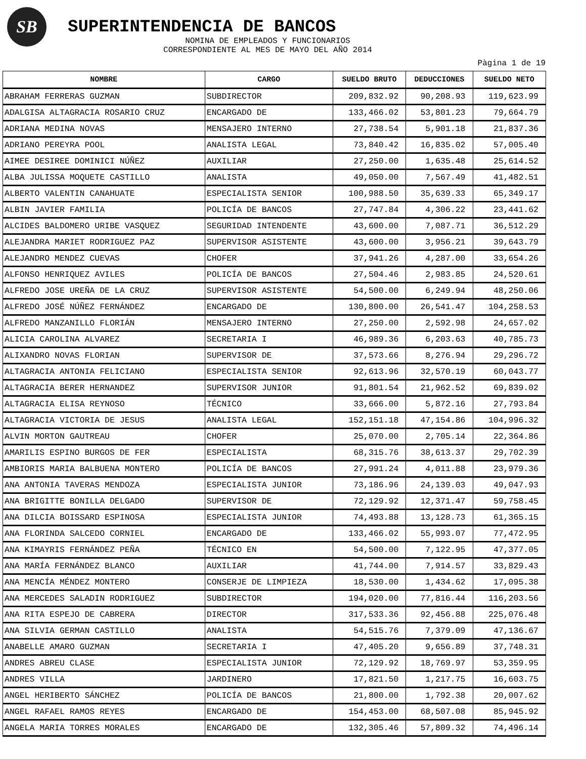SB
SUPERINTENDENCIA DE BANCOS
NOMINA DE EMPLEADOS Y FUNCIONARIOS
CORRESPONDIENTE AL MES DE MAYO DEL AÑO 2014
Pàgina 1 de 19
| NOMBRE | CARGO | SUELDO BRUTO | DEDUCCIONES | SUELDO NETO |
| --- | --- | --- | --- | --- |
| ABRAHAM FERRERAS GUZMAN | SUBDIRECTOR | 209,832.92 | 90,208.93 | 119,623.99 |
| ADALGISA ALTAGRACIA ROSARIO CRUZ | ENCARGADO DE | 133,466.02 | 53,801.23 | 79,664.79 |
| ADRIANA MEDINA NOVAS | MENSAJERO INTERNO | 27,738.54 | 5,901.18 | 21,837.36 |
| ADRIANO PEREYRA POOL | ANALISTA LEGAL | 73,840.42 | 16,835.02 | 57,005.40 |
| AIMEE DESIREE DOMINICI NÚÑEZ | AUXILIAR | 27,250.00 | 1,635.48 | 25,614.52 |
| ALBA JULISSA MOQUETE CASTILLO | ANALISTA | 49,050.00 | 7,567.49 | 41,482.51 |
| ALBERTO VALENTIN CANAHUATE | ESPECIALISTA SENIOR | 100,988.50 | 35,639.33 | 65,349.17 |
| ALBIN JAVIER FAMILIA | POLICÍA DE BANCOS | 27,747.84 | 4,306.22 | 23,441.62 |
| ALCIDES BALDOMERO URIBE VASQUEZ | SEGURIDAD INTENDENTE | 43,600.00 | 7,087.71 | 36,512.29 |
| ALEJANDRA MARIET RODRIGUEZ PAZ | SUPERVISOR ASISTENTE | 43,600.00 | 3,956.21 | 39,643.79 |
| ALEJANDRO MENDEZ CUEVAS | CHOFER | 37,941.26 | 4,287.00 | 33,654.26 |
| ALFONSO HENRIQUEZ AVILES | POLICÍA DE BANCOS | 27,504.46 | 2,983.85 | 24,520.61 |
| ALFREDO JOSE UREÑA DE LA CRUZ | SUPERVISOR ASISTENTE | 54,500.00 | 6,249.94 | 48,250.06 |
| ALFREDO JOSÉ NÚÑEZ FERNÁNDEZ | ENCARGADO DE | 130,800.00 | 26,541.47 | 104,258.53 |
| ALFREDO MANZANILLO FLORIÁN | MENSAJERO INTERNO | 27,250.00 | 2,592.98 | 24,657.02 |
| ALICIA CAROLINA ALVAREZ | SECRETARIA I | 46,989.36 | 6,203.63 | 40,785.73 |
| ALIXANDRO NOVAS FLORIAN | SUPERVISOR DE | 37,573.66 | 8,276.94 | 29,296.72 |
| ALTAGRACIA ANTONIA FELICIANO | ESPECIALISTA SENIOR | 92,613.96 | 32,570.19 | 60,043.77 |
| ALTAGRACIA BERER HERNANDEZ | SUPERVISOR JUNIOR | 91,801.54 | 21,962.52 | 69,839.02 |
| ALTAGRACIA ELISA REYNOSO | TÉCNICO | 33,666.00 | 5,872.16 | 27,793.84 |
| ALTAGRACIA VICTORIA DE JESUS | ANALISTA LEGAL | 152,151.18 | 47,154.86 | 104,996.32 |
| ALVIN MORTON GAUTREAU | CHOFER | 25,070.00 | 2,705.14 | 22,364.86 |
| AMARILIS ESPINO BURGOS DE FER | ESPECIALISTA | 68,315.76 | 38,613.37 | 29,702.39 |
| AMBIORIS MARIA BALBUENA MONTERO | POLICÍA DE BANCOS | 27,991.24 | 4,011.88 | 23,979.36 |
| ANA ANTONIA TAVERAS MENDOZA | ESPECIALISTA JUNIOR | 73,186.96 | 24,139.03 | 49,047.93 |
| ANA BRIGITTE BONILLA DELGADO | SUPERVISOR DE | 72,129.92 | 12,371.47 | 59,758.45 |
| ANA DILCIA BOISSARD ESPINOSA | ESPECIALISTA JUNIOR | 74,493.88 | 13,128.73 | 61,365.15 |
| ANA FLORINDA SALCEDO CORNIEL | ENCARGADO DE | 133,466.02 | 55,993.07 | 77,472.95 |
| ANA KIMAYRIS FERNÁNDEZ PEÑA | TÉCNICO EN | 54,500.00 | 7,122.95 | 47,377.05 |
| ANA MARÍA FERNÁNDEZ BLANCO | AUXILIAR | 41,744.00 | 7,914.57 | 33,829.43 |
| ANA MENCÍA MÉNDEZ MONTERO | CONSERJE DE LIMPIEZA | 18,530.00 | 1,434.62 | 17,095.38 |
| ANA MERCEDES SALADIN RODRIGUEZ | SUBDIRECTOR | 194,020.00 | 77,816.44 | 116,203.56 |
| ANA RITA ESPEJO DE CABRERA | DIRECTOR | 317,533.36 | 92,456.88 | 225,076.48 |
| ANA SILVIA GERMAN CASTILLO | ANALISTA | 54,515.76 | 7,379.09 | 47,136.67 |
| ANABELLE AMARO GUZMAN | SECRETARIA I | 47,405.20 | 9,656.89 | 37,748.31 |
| ANDRES ABREU CLASE | ESPECIALISTA JUNIOR | 72,129.92 | 18,769.97 | 53,359.95 |
| ANDRES VILLA | JARDINERO | 17,821.50 | 1,217.75 | 16,603.75 |
| ANGEL HERIBERTO SÁNCHEZ | POLICÍA DE BANCOS | 21,800.00 | 1,792.38 | 20,007.62 |
| ANGEL RAFAEL RAMOS REYES | ENCARGADO DE | 154,453.00 | 68,507.08 | 85,945.92 |
| ANGELA MARIA TORRES MORALES | ENCARGADO DE | 132,305.46 | 57,809.32 | 74,496.14 |